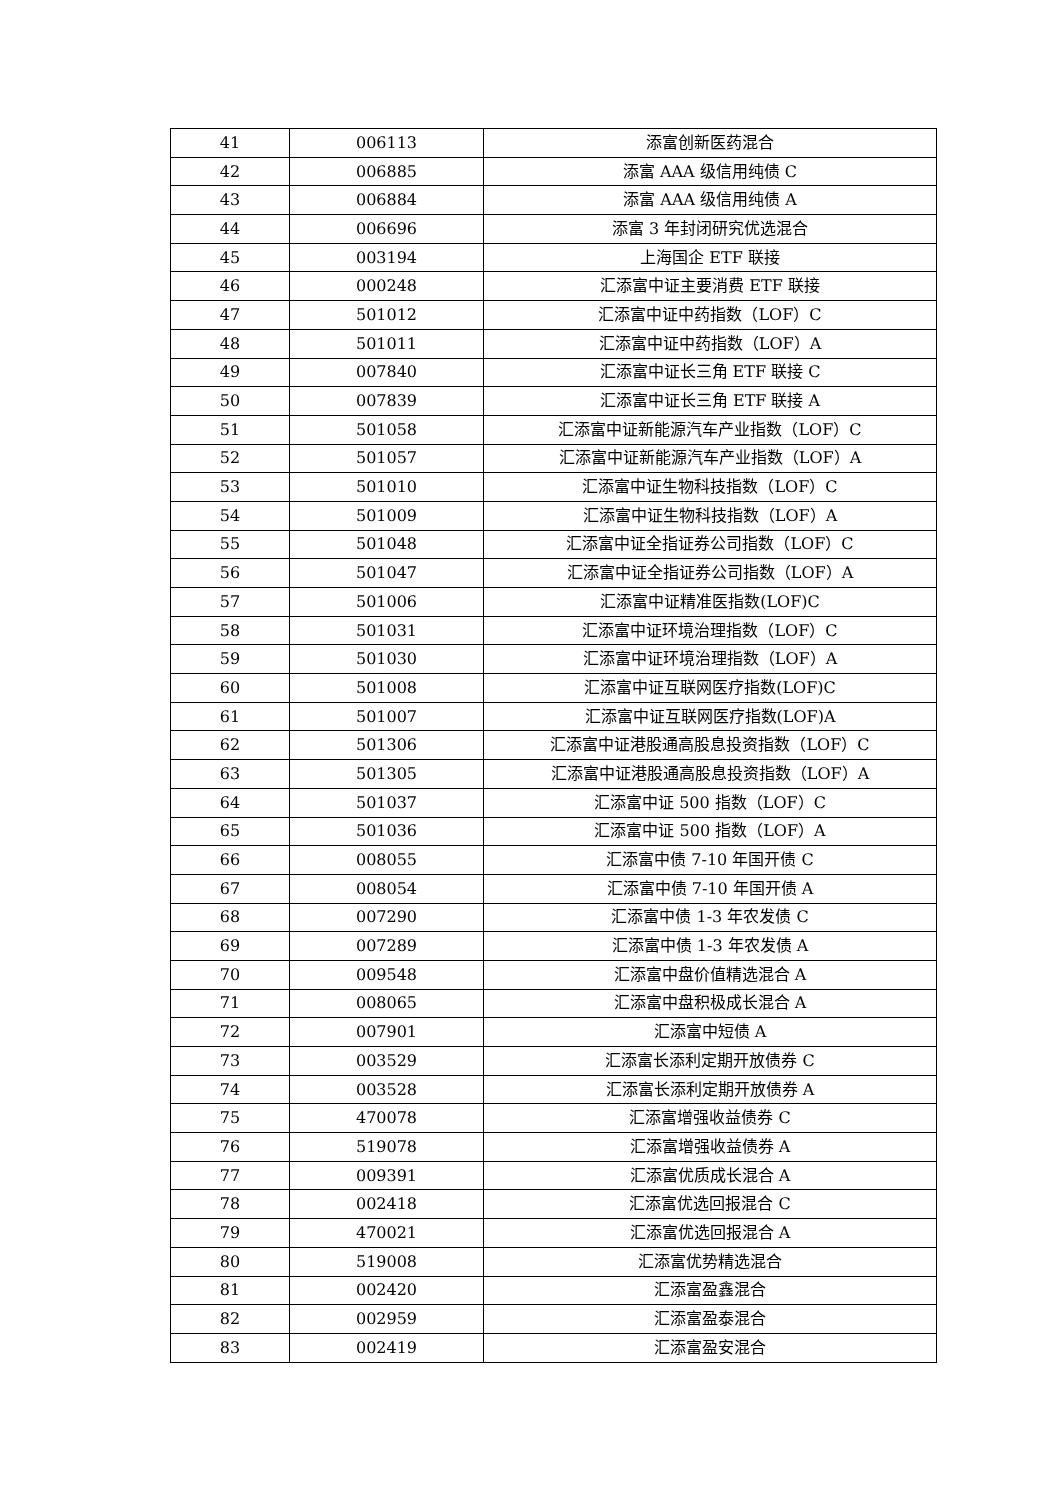| 41 | 006113 | 添富创新医药混合 |
| 42 | 006885 | 添富 AAA 级信用纯债 C |
| 43 | 006884 | 添富 AAA 级信用纯债 A |
| 44 | 006696 | 添富 3 年封闭研究优选混合 |
| 45 | 003194 | 上海国企 ETF 联接 |
| 46 | 000248 | 汇添富中证主要消费 ETF 联接 |
| 47 | 501012 | 汇添富中证中药指数（LOF）C |
| 48 | 501011 | 汇添富中证中药指数（LOF）A |
| 49 | 007840 | 汇添富中证长三角 ETF 联接 C |
| 50 | 007839 | 汇添富中证长三角 ETF 联接 A |
| 51 | 501058 | 汇添富中证新能源汽车产业指数（LOF）C |
| 52 | 501057 | 汇添富中证新能源汽车产业指数（LOF）A |
| 53 | 501010 | 汇添富中证生物科技指数（LOF）C |
| 54 | 501009 | 汇添富中证生物科技指数（LOF）A |
| 55 | 501048 | 汇添富中证全指证券公司指数（LOF）C |
| 56 | 501047 | 汇添富中证全指证券公司指数（LOF）A |
| 57 | 501006 | 汇添富中证精准医指数(LOF)C |
| 58 | 501031 | 汇添富中证环境治理指数（LOF）C |
| 59 | 501030 | 汇添富中证环境治理指数（LOF）A |
| 60 | 501008 | 汇添富中证互联网医疗指数(LOF)C |
| 61 | 501007 | 汇添富中证互联网医疗指数(LOF)A |
| 62 | 501306 | 汇添富中证港股通高股息投资指数（LOF）C |
| 63 | 501305 | 汇添富中证港股通高股息投资指数（LOF）A |
| 64 | 501037 | 汇添富中证 500 指数（LOF）C |
| 65 | 501036 | 汇添富中证 500 指数（LOF）A |
| 66 | 008055 | 汇添富中债 7-10 年国开债 C |
| 67 | 008054 | 汇添富中债 7-10 年国开债 A |
| 68 | 007290 | 汇添富中债 1-3 年农发债 C |
| 69 | 007289 | 汇添富中债 1-3 年农发债 A |
| 70 | 009548 | 汇添富中盘价值精选混合 A |
| 71 | 008065 | 汇添富中盘积极成长混合 A |
| 72 | 007901 | 汇添富中短债 A |
| 73 | 003529 | 汇添富长添利定期开放债券 C |
| 74 | 003528 | 汇添富长添利定期开放债券 A |
| 75 | 470078 | 汇添富增强收益债券 C |
| 76 | 519078 | 汇添富增强收益债券 A |
| 77 | 009391 | 汇添富优质成长混合 A |
| 78 | 002418 | 汇添富优选回报混合 C |
| 79 | 470021 | 汇添富优选回报混合 A |
| 80 | 519008 | 汇添富优势精选混合 |
| 81 | 002420 | 汇添富盈鑫混合 |
| 82 | 002959 | 汇添富盈泰混合 |
| 83 | 002419 | 汇添富盈安混合 |